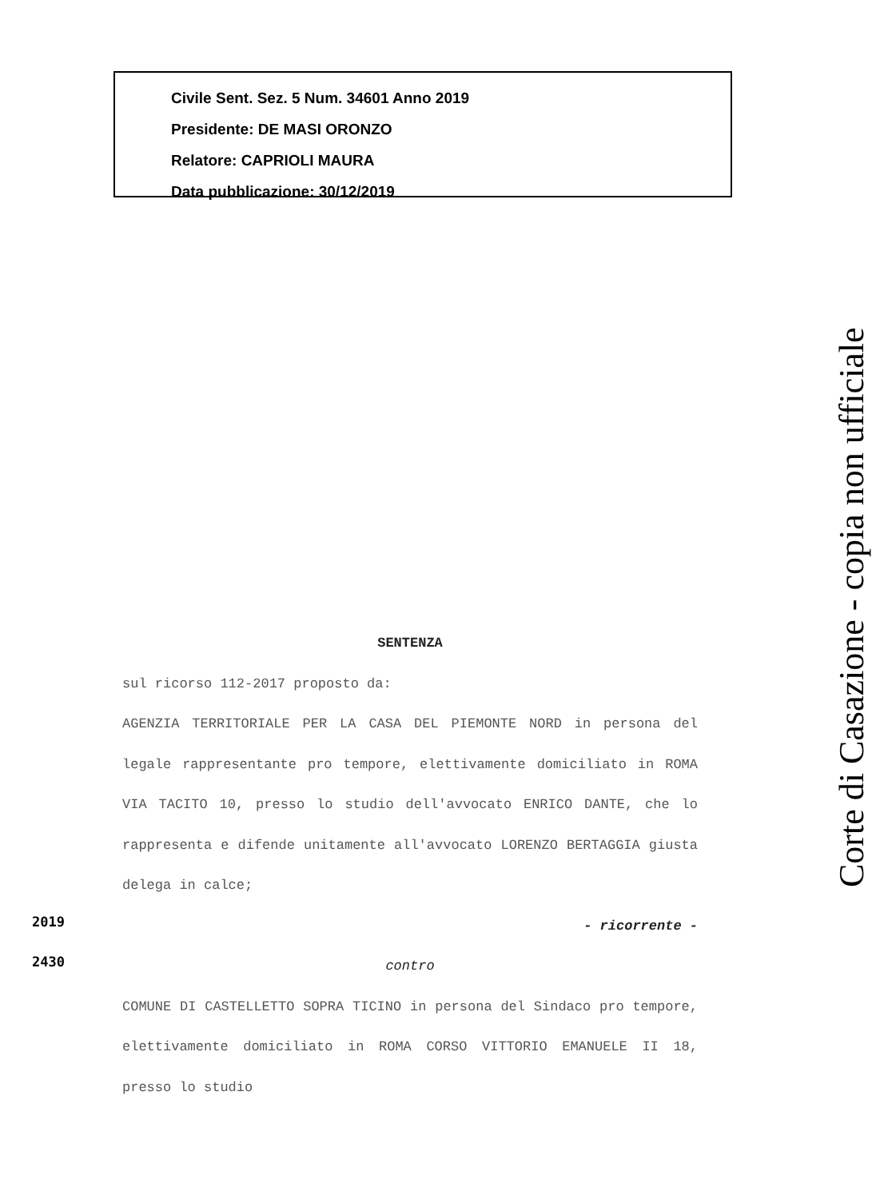Civile Sent. Sez. 5 Num. 34601 Anno 2019
Presidente: DE MASI ORONZO
Relatore: CAPRIOLI MAURA
Data pubblicazione: 30/12/2019
SENTENZA
sul ricorso 112-2017 proposto da:
AGENZIA TERRITORIALE PER LA CASA DEL PIEMONTE NORD in persona del legale rappresentante pro tempore, elettivamente domiciliato in ROMA VIA TACITO 10, presso lo studio dell'avvocato ENRICO DANTE, che lo rappresenta e difende unitamente all'avvocato LORENZO BERTAGGIA giusta delega in calce;
- ricorrente -
contro
COMUNE DI CASTELLETTO SOPRA TICINO in persona del Sindaco pro tempore, elettivamente domiciliato in ROMA CORSO VITTORIO EMANUELE II 18, presso lo studio
2019
2430
Corte di Casazione - copia non ufficiale